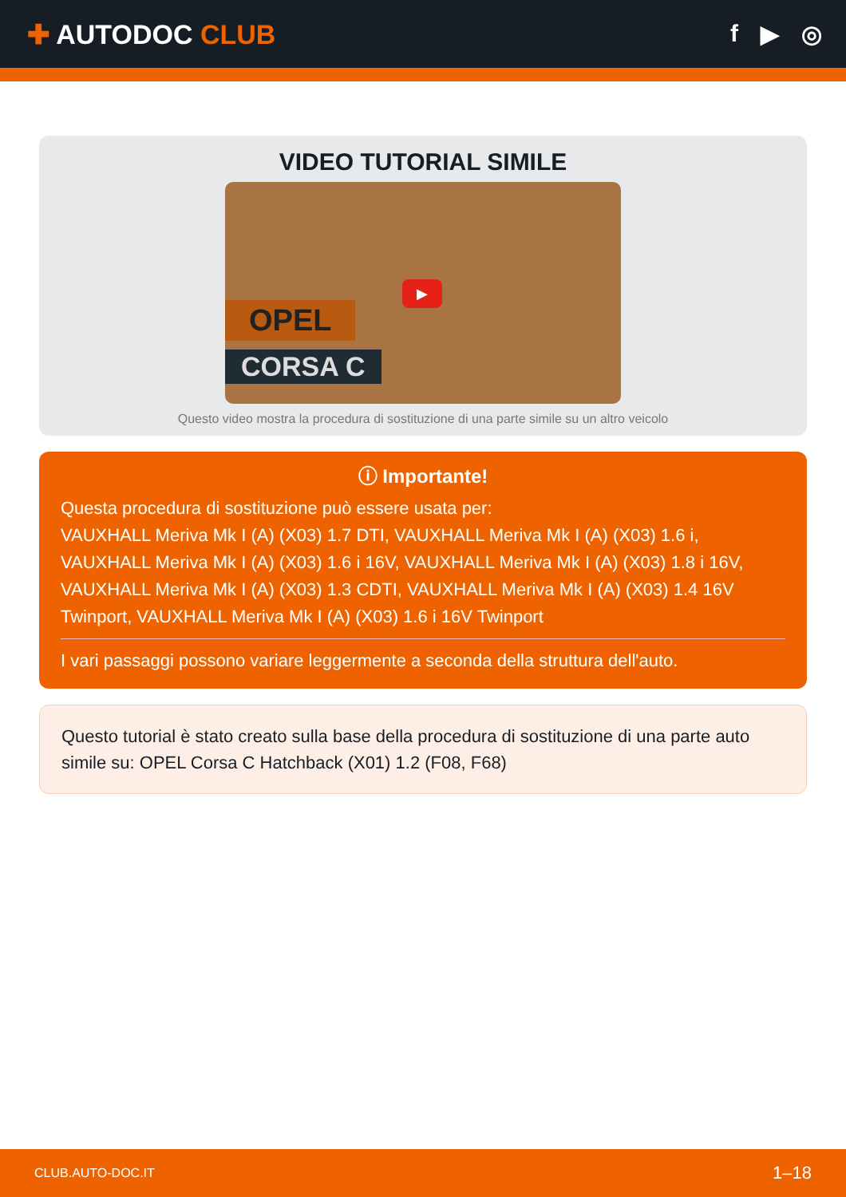✚ AUTODOC CLUB f ▶ ◎
VIDEO TUTORIAL SIMILE
OPEL
CORSA C
▶
Questo video mostra la procedura di sostituzione di una parte simile su un altro veicolo
ⓘ Importante!
Questa procedura di sostituzione può essere usata per:
VAUXHALL Meriva Mk I (A) (X03) 1.7 DTI, VAUXHALL Meriva Mk I (A) (X03) 1.6 i, VAUXHALL Meriva Mk I (A) (X03) 1.6 i 16V, VAUXHALL Meriva Mk I (A) (X03) 1.8 i 16V, VAUXHALL Meriva Mk I (A) (X03) 1.3 CDTI, VAUXHALL Meriva Mk I (A) (X03) 1.4 16V Twinport, VAUXHALL Meriva Mk I (A) (X03) 1.6 i 16V Twinport
I vari passaggi possono variare leggermente a seconda della struttura dell'auto.
Questo tutorial è stato creato sulla base della procedura di sostituzione di una parte auto simile su: OPEL Corsa C Hatchback (X01) 1.2 (F08, F68)
CLUB.AUTO-DOC.IT 1–18